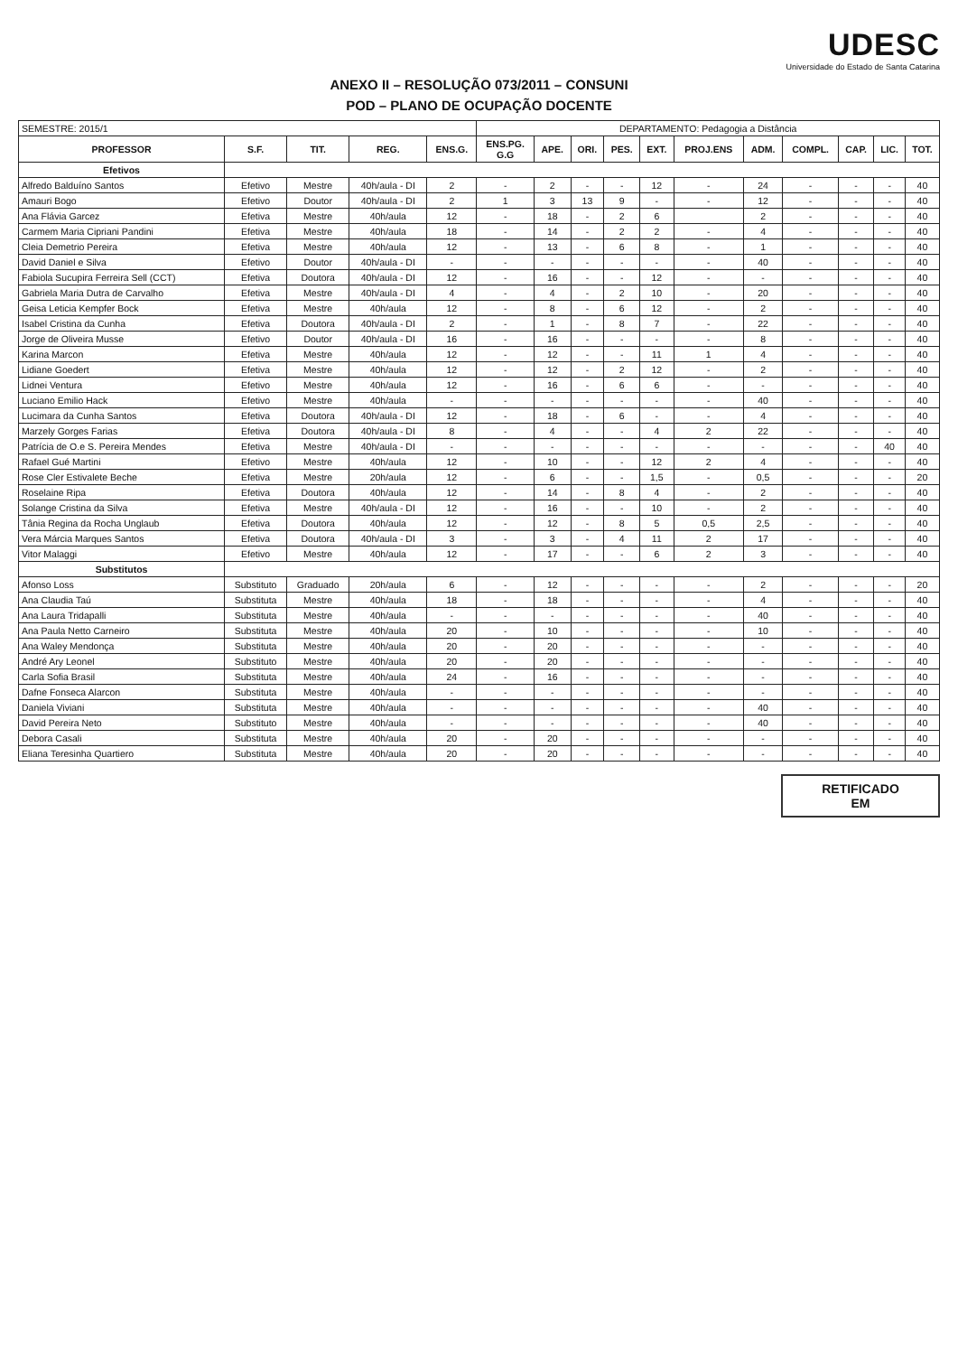UDESC
Universidade do Estado de Santa Catarina
ANEXO II – RESOLUÇÃO 073/2011 – CONSUNI
POD – PLANO DE OCUPAÇÃO DOCENTE
| SEMESTRE: 2015/1 | | | | | DEPARTAMENTO: Pedagogia a Distância | | | | | | | | | | |
| PROFESSOR | S.F. | TIT. | REG. | ENS.G. | ENS.PG. G.G | APE. | ORI. | PES. | EXT. | PROJ.ENS | ADM. | COMPL. | CAP. | LIC. | TOT. |
| Efetivos | | | | | | | | | | | | | | | |
| Alfredo Balduíno Santos | Efetivo | Mestre | 40h/aula - DI | 2 | - | 2 | - | - | 12 | - | 24 | - | - | - | 40 |
| Amauri Bogo | Efetivo | Doutor | 40h/aula - DI | 2 | 1 | 3 | 13 | 9 | - | - | 12 | - | - | - | 40 |
| Ana Flávia Garcez | Efetiva | Mestre | 40h/aula | 12 | - | 18 | - | 2 | 6 | | 2 | - | - | - | 40 |
| Carmem Maria Cipriani Pandini | Efetiva | Mestre | 40h/aula | 18 | - | 14 | - | 2 | 2 | - | 4 | - | - | - | 40 |
| Cleia Demetrio Pereira | Efetiva | Mestre | 40h/aula | 12 | - | 13 | - | 6 | 8 | - | 1 | - | - | - | 40 |
| David Daniel e Silva | Efetivo | Doutor | 40h/aula - DI | - | - | - | - | - | - | - | 40 | - | - | - | 40 |
| Fabiola Sucupira Ferreira Sell (CCT) | Efetiva | Doutora | 40h/aula - DI | 12 | - | 16 | - | - | 12 | - | - | - | - | - | 40 |
| Gabriela Maria Dutra de Carvalho | Efetiva | Mestre | 40h/aula - DI | 4 | - | 4 | - | 2 | 10 | - | 20 | - | - | - | 40 |
| Geisa Leticia Kempfer Bock | Efetiva | Mestre | 40h/aula | 12 | - | 8 | - | 6 | 12 | - | 2 | - | - | - | 40 |
| Isabel Cristina da Cunha | Efetiva | Doutora | 40h/aula - DI | 2 | - | 1 | - | 8 | 7 | - | 22 | - | - | - | 40 |
| Jorge de Oliveira Musse | Efetivo | Doutor | 40h/aula - DI | 16 | - | 16 | - | - | - | - | 8 | - | - | - | 40 |
| Karina Marcon | Efetiva | Mestre | 40h/aula | 12 | - | 12 | - | - | 11 | 1 | 4 | - | - | - | 40 |
| Lidiane Goedert | Efetiva | Mestre | 40h/aula | 12 | - | 12 | - | 2 | 12 | - | 2 | - | - | - | 40 |
| Lidnei Ventura | Efetivo | Mestre | 40h/aula | 12 | - | 16 | - | 6 | 6 | - | - | - | - | - | 40 |
| Luciano Emilio Hack | Efetivo | Mestre | 40h/aula | - | - | - | - | - | - | - | 40 | - | - | - | 40 |
| Lucimara da Cunha Santos | Efetiva | Doutora | 40h/aula - DI | 12 | - | 18 | - | 6 | - | - | 4 | - | - | - | 40 |
| Marzely Gorges Farias | Efetiva | Doutora | 40h/aula - DI | 8 | - | 4 | - | - | 4 | 2 | 22 | - | - | - | 40 |
| Patrícia de O.e S. Pereira Mendes | Efetiva | Mestre | 40h/aula - DI | - | - | - | - | - | - | - | - | - | - | 40 | 40 |
| Rafael Gué Martini | Efetivo | Mestre | 40h/aula | 12 | - | 10 | - | - | 12 | 2 | 4 | - | - | - | 40 |
| Rose Cler Estivalete Beche | Efetiva | Mestre | 20h/aula | 12 | - | 6 | - | - | 1,5 | - | 0,5 | - | - | - | 20 |
| Roselaine Ripa | Efetiva | Doutora | 40h/aula | 12 | - | 14 | - | 8 | 4 | - | 2 | - | - | - | 40 |
| Solange Cristina da Silva | Efetiva | Mestre | 40h/aula - DI | 12 | - | 16 | - | - | 10 | - | 2 | - | - | - | 40 |
| Tânia Regina da Rocha Unglaub | Efetiva | Doutora | 40h/aula | 12 | - | 12 | - | 8 | 5 | 0,5 | 2,5 | - | - | - | 40 |
| Vera Márcia Marques Santos | Efetiva | Doutora | 40h/aula - DI | 3 | - | 3 | - | 4 | 11 | 2 | 17 | - | - | - | 40 |
| Vitor Malaggi | Efetivo | Mestre | 40h/aula | 12 | - | 17 | - | - | 6 | 2 | 3 | - | - | - | 40 |
| Substitutos | | | | | | | | | | | | | | | |
| Afonso Loss | Substituto | Graduado | 20h/aula | 6 | - | 12 | - | - | - | - | 2 | - | - | - | 20 |
| Ana Claudia Taú | Substituta | Mestre | 40h/aula | 18 | - | 18 | - | - | - | - | 4 | - | - | - | 40 |
| Ana Laura Tridapalli | Substituta | Mestre | 40h/aula | - | - | - | - | - | - | - | 40 | - | - | - | 40 |
| Ana Paula Netto Carneiro | Substituta | Mestre | 40h/aula | 20 | - | 10 | - | - | - | - | 10 | - | - | - | 40 |
| Ana Waley Mendonça | Substituta | Mestre | 40h/aula | 20 | - | 20 | - | - | - | - | - | - | - | - | 40 |
| André Ary Leonel | Substituto | Mestre | 40h/aula | 20 | - | 20 | - | - | - | - | - | - | - | - | 40 |
| Carla Sofia Brasil | Substituta | Mestre | 40h/aula | 24 | - | 16 | - | - | - | - | - | - | - | - | 40 |
| Dafne Fonseca Alarcon | Substituta | Mestre | 40h/aula | - | - | - | - | - | - | - | - | - | - | - | 40 |
| Daniela Viviani | Substituta | Mestre | 40h/aula | - | - | - | - | - | - | - | 40 | - | - | - | 40 |
| David Pereira Neto | Substituto | Mestre | 40h/aula | - | - | - | - | - | - | - | 40 | - | - | - | 40 |
| Debora Casali | Substituta | Mestre | 40h/aula | 20 | - | 20 | - | - | - | - | - | - | - | - | 40 |
| Eliana Teresinha Quartiero | Substituta | Mestre | 40h/aula | 20 | - | 20 | - | - | - | - | - | - | - | - | 40 |
RETIFICADO
EM